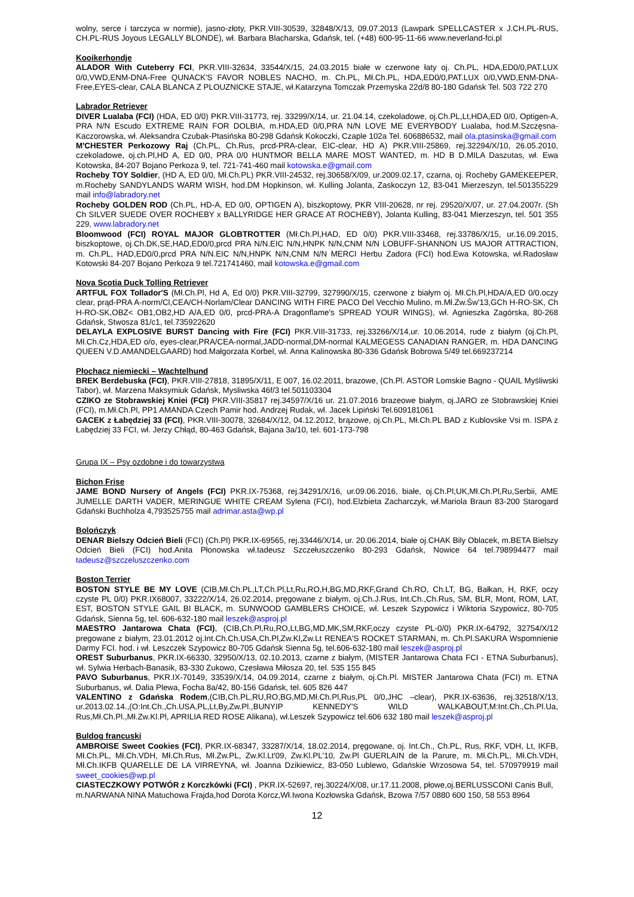wolny, serce i tarczyca w normie), jasno-złoty, PKR.VIII-30539, 32848/X/13, 09.07.2013 (Lawpark SPELLCASTER x J.CH.PL-RUS, CH.PL-RUS Joyous LEGALLY BLONDE), wł. Barbara Blacharska, Gdańsk, tel. (+48) 600-95-11-66 www.neverland-fci.pl
Kooikerhondje
ALADOR With Cuteberry FCI, PKR.VIII-32634, 33544/X/15, 24.03.2015 białe w czerwone łaty oj. Ch.PL, HDA,ED0/0,PAT.LUX 0/0,VWD,ENM-DNA-Free QUNACK'S FAVOR NOBLES NACHO, m. Ch.PL, Mł.Ch.PL, HDA,ED0/0,PAT.LUX 0/0,VWD,ENM-DNA-Free,EYES-clear, CALA BLANCA Z PLOUZNICKE STAJE, wł.Katarzyna Tomczak Przemyska 22d/8 80-180 Gdańsk Tel. 503 722 270
Labrador Retriever
DIVER Lualaba (FCI) (HDA, ED 0/0) PKR.VIII-31773, rej. 33299/X/14, ur. 21.04.14, czekoladowe, oj.Ch.PL,Lt,HDA,ED 0/0, Optigen-A, PRA N/N Escudo EXTREME RAIN FOR DOLBIA, m.HDA,ED 0/0,PRA N/N LOVE ME EVERYBODY Lualaba, hod.M.Szczęsna-Kaczorowska, wł. Aleksandra Czubak-Ptasińska 80-298 Gdańsk Kokoczki, Czaple 102a Tel. 606886532, mail ola.ptasinska@gmail.com
M'CHESTER Perkozowy Raj (Ch.PL, Ch.Rus, prcd-PRA-clear, EIC-clear, HD A) PKR.VIII-25869, rej.32294/X/10, 26.05.2010, czekoladowe, oj.ch.Pl,HD A, ED 0/0, PRA 0/0 HUNTMOR BELLA MARE MOST WANTED, m. HD B D.MILA Daszutas, wł. Ewa Kotowska, 84-207 Bojano Perkoza 9, tel. 721-741-460 mail kotowska.e@gmail.com
Rocheby TOY Soldier, (HD A, ED 0/0, Mł.Ch.PL) PKR.VIII-24532, rej.30658/X/09, ur.2009.02.17, czarna, oj. Rocheby GAMEKEEPER, m.Rocheby SANDYLANDS WARM WISH, hod.DM Hopkinson, wł. Kulling Jolanta, Zaskoczyn 12, 83-041 Mierzeszyn, tel.501355229 mail info@labradory.net
Rocheby GOLDEN ROD (Ch.PL, HD-A, ED 0/0, OPTIGEN A), biszkoptowy, PKR VIII-20628, nr rej. 29520/X/07, ur. 27.04.2007r. (Sh Ch SILVER SUEDE OVER ROCHEBY x BALLYRIDGE HER GRACE AT ROCHEBY), Jolanta Kulling, 83-041 Mierzeszyn, tel. 501 355 229, www.labradory.net
Bloomwood (FCI) ROYAL MAJOR GLOBTROTTER (Mł.Ch.Pl,HAD, ED 0/0) PKR.VIII-33468, rej.33786/X/15, ur.16.09.2015, biszkoptowe, oj.Ch.DK,SE,HAD,ED0/0,prcd PRA N/N.EIC N/N,HNPK N/N,CNM N/N LOBUFF-SHANNON US MAJOR ATTRACTION, m. Ch.PL, HAD,ED0/0,prcd PRA N/N.EIC N/N,HNPK N/N,CNM N/N MERCI Herbu Zadora (FCI) hod.Ewa Kotowska, wł.Radosław Kotowski 84-207 Bojano Perkoza 9 tel.721741460, mail kotowska.e@gmail.com
Nova Scotia Duck Tolling Retriever
ARTFUL FOX Tollador'S (Mł.Ch.Pl, Hd A, Ed 0/0) PKR.VIII-32799, 327990/X/15, czerwone z białym oj. Mł.Ch.Pl,HDA/A,ED 0/0.oczy clear, prąd-PRA A-norm/Cl,CEA/CH-Norlam/Clear DANCING WITH FIRE PACO Del Vecchio Mulino, m.Mł.Zw.Św'13,GCh H-RO-SK, Ch H-RO-SK,OBZ< OB1,OB2,HD A/A,ED 0/0, prcd-PRA-A Dragonflame's SPREAD YOUR WINGS), wł. Agnieszka Zagórska, 80-268 Gdańsk, Stwosza 81/c1, tel.735922620
DELAYLA EXPLOSIVE BURST Dancing with Fire (FCI) PKR.VIII-31733, rej.33266/X/14,ur. 10.06.2014, rude z białym (oj.Ch.Pl, Mł.Ch.Cz,HDA,ED o/o, eyes-clear,PRA/CEA-normal,JADD-normal,DM-normal KALMEGESS CANADIAN RANGER, m. HDA DANCING QUEEN V.D.AMANDELGAARD) hod.Małgorzata Korbel, wł. Anna Kalinowska 80-336 Gdańsk Bobrowa 5/49 tel.669237214
Płochacz niemiecki – Wachtelhund
BREK Berdebuska (FCI), PKR.VIII-27818, 31895/X/11, E 007, 16.02.2011, brazowe, (Ch.Pl. ASTOR Lomskie Bagno - QUAIL Myśliwski Tabor), wł. Marzena Maksymiuk Gdańsk, Mysliwska 46f/3 tel.501103304
CZIKO ze Stobrawskiej Kniei (FCI) PKR.VIII-35817 rej.34597/X/16 ur. 21.07.2016 brazeowe białym, oj.JARO ze Stobrawskiej Kniei (FCI), m.Mł.Ch.Pl, PP1 AMANDA Czech Pamir hod. Andrzej Rudak, wł. Jacek Lipiński Tel.609181061
GACEK z Łabędziej 33 (FCI), PKR.VIII-30078, 32684/X/12, 04.12.2012, brązowe, oj.Ch.PL, Mł.Ch.PL BAD z Kublovske Vsi m. ISPA z Łabędziej 33 FCI, wł. Jerzy Chłąd, 80-463 Gdańsk, Bajana 3a/10, tel. 601-173-798
Grupa IX – Psy ozdobne i do towarzystwa
Bichon Frise
JAME BOND Nursery of Angels (FCI) PKR.IX-75368, rej.34291/X/16, ur.09.06.2016, białe, oj.Ch.Pl,UK,Mł.Ch.Pl,Ru,Serbii, AME JUMELLE DARTH VADER, MERINGUE WHITE CREAM Sylena (FCI), hod.Elzbieta Zacharczyk, wł.Mariola Braun 83-200 Starogard Gdański Buchholza 4,793525755 mail adrimar.asta@wp.pl
Bolończyk
DENAR Bielszy Odcień Bieli (FCI) (Ch.Pl) PKR.IX-69565, rej.33446/X/14, ur. 20.06.2014, białe oj.CHAK Bily Oblacek, m.BETA Bielszy Odcień Bieli (FCI) hod.Anita Płonowska wł.tadeusz Szczełuszczenko 80-293 Gdańsk, Nowice 64 tel.798994477 mail tadeusz@szczeluszczenko.com
Boston Terrier
BOSTON STYLE BE MY LOVE (CIB,Mł.Ch.PL,LT,Ch.Pl,Lt,Ru,RO,H,BG,MD,RKF,Grand Ch.RO, Ch.LT, BG, Bałkan, H, RKF, oczy czyste PL 0/0) PKR.IX68007, 33222/X/14, 26.02.2014, pręgowane z białym, oj.Ch.J.Rus, Int.Ch.,Ch.Rus, SM, BLR, Mont, ROM, LAT, EST, BOSTON STYLE GAIL BI BLACK, m. SUNWOOD GAMBLERS CHOICE, wł. Leszek Szypowicz i Wiktoria Szypowicz, 80-705 Gdańsk, Sienna 5g, tel. 606-632-180 mail leszek@asproj.pl
MAESTRO Jantarowa Chata (FCI), (CIB,Ch.Pl,Ru,RO,Lt,BG,MD,MK,SM,RKF,oczy czyste PL-0/0) PKR.IX-64792, 32754/X/12 pregowane z białym, 23.01.2012 oj.Int.Ch.Ch.USA,Ch.Pl,Zw.Kl,Zw.Lt RENEA'S ROCKET STARMAN, m. Ch.Pl.SAKURA Wspomnienie Darmy FCI. hod. i wł. Leszczek Szypowicz 80-705 Gdańsk Sienna 5g, tel.606-632-180 mail leszek@asproj.pl
OREST Suburbanus, PKR.IX-66330, 32950/X/13, 02.10.2013, czarne z białym, (MISTER Jantarowa Chata FCI - ETNA Suburbanus), wł. Sylwia Herbach-Banasik, 83-330 Zukowo, Czesława Miłosza 20, tel. 535 155 845
PAVO Suburbanus, PKR.IX-70149, 33539/X/14, 04.09.2014, czarne z białym, oj.Ch.Pl. MISTER Jantarowa Chata (FCI) m. ETNA Suburbanus, wł. Dalia Plewa, Focha 8a/42, 80-156 Gdańsk, tel. 605 826 447
VALENTINO z Gdańska Rodem,(CIB,Ch.PL,RU,RO,BG,MD,Mł.Ch.Pl,Rus,PL 0/0,JHC –clear), PKR.IX-63636, rej.32518/X/13, ur.2013.02.14.,(O:Int.Ch.,Ch.USA,PL,Lt,By,Zw.Pl.,BUNYIP KENNEDY'S WILD WALKABOUT,M:Int.Ch.,Ch.Pl.Ua, Rus,Mł.Ch.Pl.,Mł.Zw.Kl.Pl, APRILIA RED ROSE Alikana), wł.Leszek Szypowicz tel.606 632 180 mail leszek@asproj.pl
Buldog francuski
AMBROISE Sweet Cookies (FCI), PKR.IX-68347, 33287/X/14, 18.02.2014, pręgowane, oj. Int.Ch., Ch.PL, Rus, RKF, VDH, Lt, IKFB, Mł.Ch.PL, Mł.Ch.VDH, Mł.Ch.Rus, Mł.Zw.PL, Zw.Kl.Lt'09, Zw.Kl.PL'10, Zw.Pl GUERLAIN de la Parure, m. Mł.Ch.PL, Mł.Ch.VDH, Mł.Ch.IKFB QUARELLE DE LA VIRREYNA, wł. Joanna Dzikiewicz, 83-050 Lublewo, Gdańskie Wrzosowa 54, tel. 570979919 mail sweet_cookies@wp.pl
CIASTECZKOWY POTWÓR z Korczkówki (FCI) , PKR.IX-52697, rej.30224/X/08, ur.17.11.2008, płowe,oj.BERLUSSCONI Canis Bull, m.NARWANA NINA Matuchowa Frajda,hod Dorota Korcz,Wł.Iwona Kozłowska Gdańsk, Bzowa 7/57 0880 600 150, 58 553 8964
12